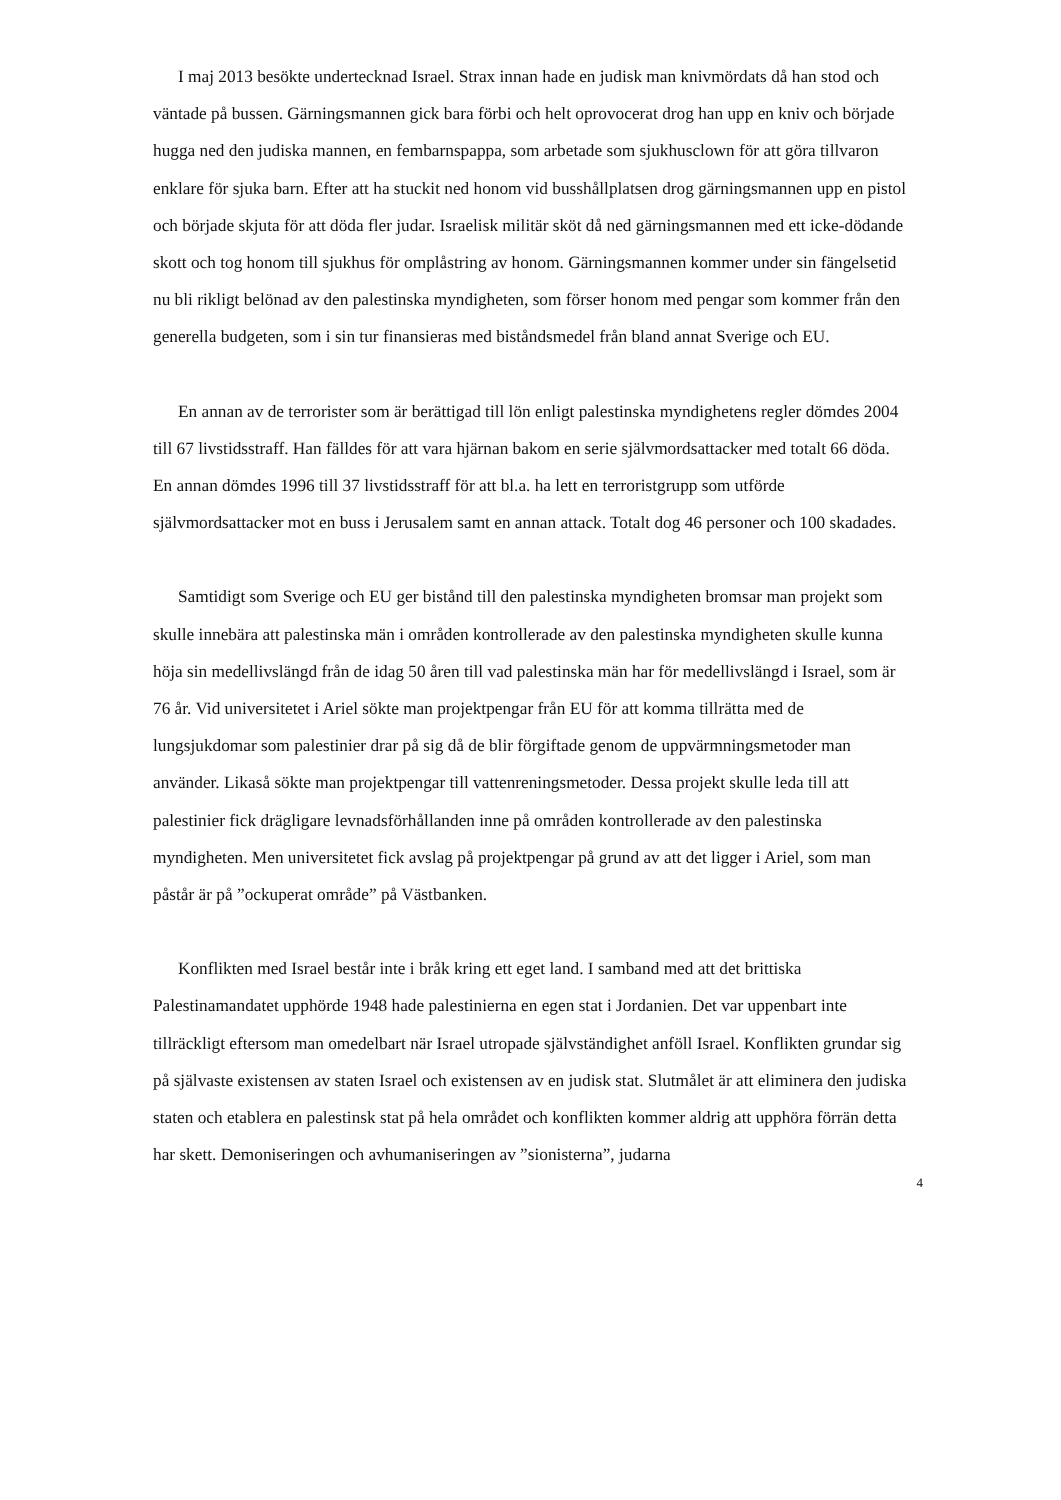I maj 2013 besökte undertecknad Israel. Strax innan hade en judisk man knivmördats då han stod och väntade på bussen. Gärningsmannen gick bara förbi och helt oprovocerat drog han upp en kniv och började hugga ned den judiska mannen, en fembarnspappa, som arbetade som sjukhusclown för att göra tillvaron enklare för sjuka barn. Efter att ha stuckit ned honom vid busshållplatsen drog gärningsmannen upp en pistol och började skjuta för att döda fler judar. Israelisk militär sköt då ned gärningsmannen med ett icke-dödande skott och tog honom till sjukhus för omplåstring av honom. Gärningsmannen kommer under sin fängelsetid nu bli rikligt belönad av den palestinska myndigheten, som förser honom med pengar som kommer från den generella budgeten, som i sin tur finansieras med biståndsmedel från bland annat Sverige och EU.
En annan av de terrorister som är berättigad till lön enligt palestinska myndighetens regler dömdes 2004 till 67 livstidsstraff. Han fälldes för att vara hjärnan bakom en serie självmordsattacker med totalt 66 döda. En annan dömdes 1996 till 37 livstidsstraff för att bl.a. ha lett en terroristgrupp som utförde självmordsattacker mot en buss i Jerusalem samt en annan attack. Totalt dog 46 personer och 100 skadades.
Samtidigt som Sverige och EU ger bistånd till den palestinska myndigheten bromsar man projekt som skulle innebära att palestinska män i områden kontrollerade av den palestinska myndigheten skulle kunna höja sin medellivslängd från de idag 50 åren till vad palestinska män har för medellivslängd i Israel, som är 76 år. Vid universitetet i Ariel sökte man projektpengar från EU för att komma tillrätta med de lungsjukdomar som palestinier drar på sig då de blir förgiftade genom de uppvärmningsmetoder man använder. Likaså sökte man projektpengar till vattenreningsmetoder. Dessa projekt skulle leda till att palestinier fick drägligare levnadsförhållanden inne på områden kontrollerade av den palestinska myndigheten. Men universitetet fick avslag på projektpengar på grund av att det ligger i Ariel, som man påstår är på ”ockuperat område” på Västbanken.
Konflikten med Israel består inte i bråk kring ett eget land. I samband med att det brittiska Palestinamandatet upphörde 1948 hade palestinierna en egen stat i Jordanien. Det var uppenbart inte tillräckligt eftersom man omedelbart när Israel utropade självständighet anföll Israel. Konflikten grundar sig på självaste existensen av staten Israel och existensen av en judisk stat. Slutmålet är att eliminera den judiska staten och etablera en palestinsk stat på hela området och konflikten kommer aldrig att upphöra förrän detta har skett. Demoniseringen och avhumaniseringen av ”sionisterna”, judarna
4